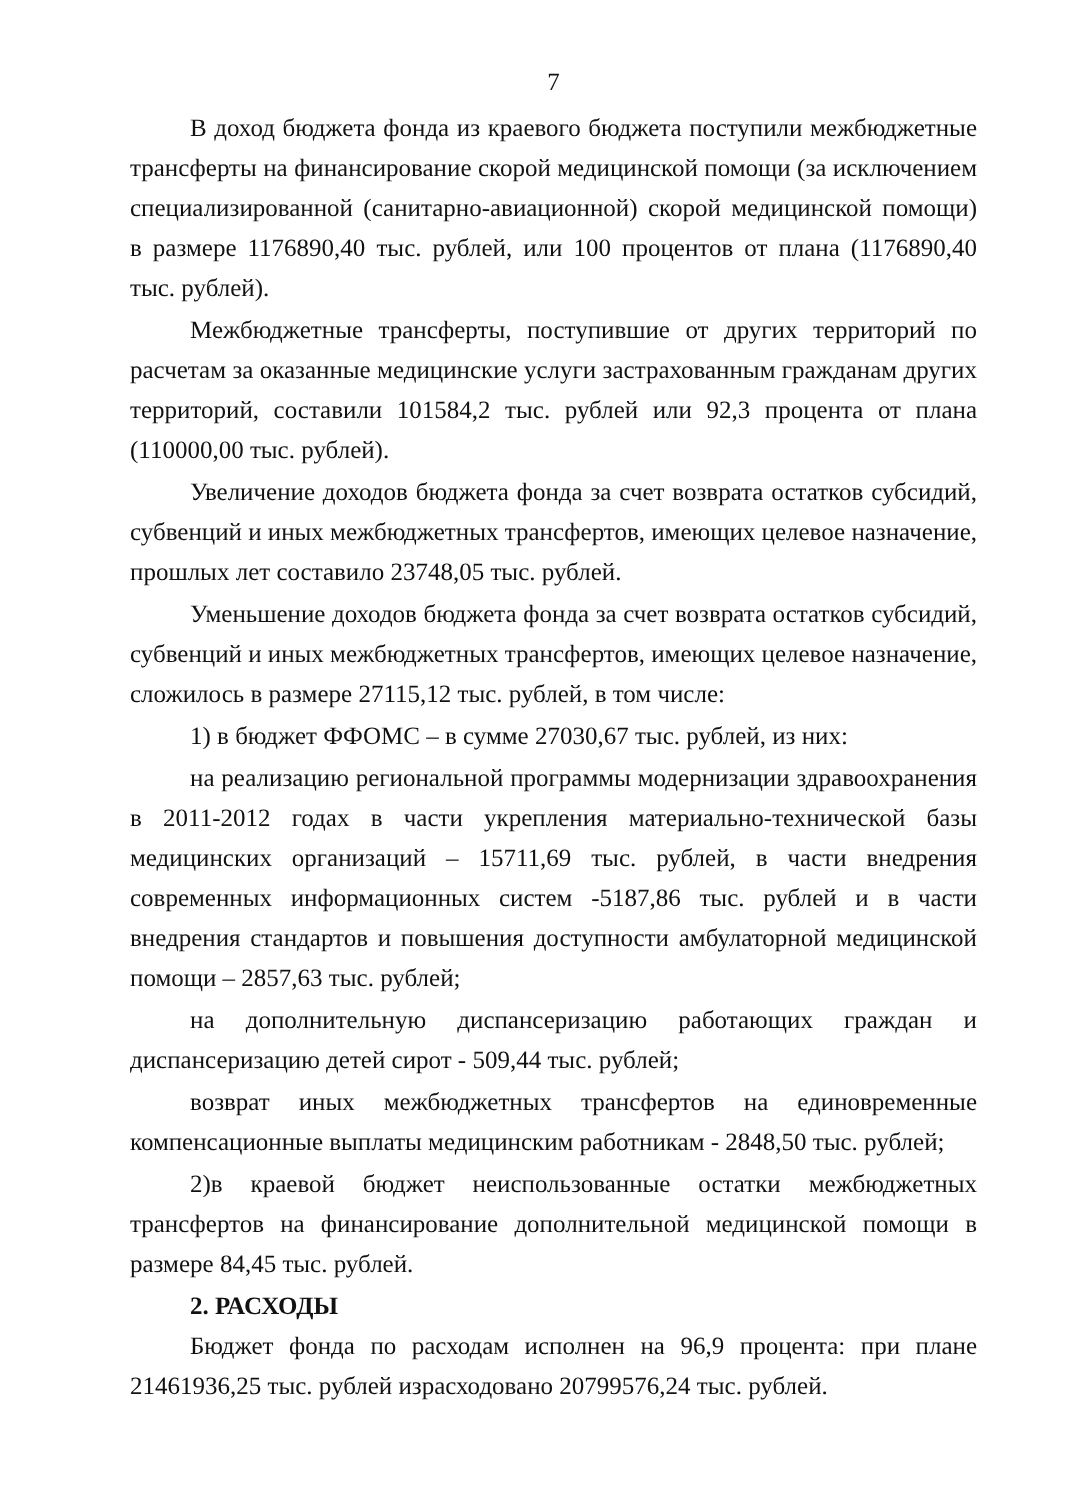7
В доход бюджета фонда из краевого бюджета поступили межбюджетные трансферты на финансирование скорой медицинской помощи (за исключением специализированной (санитарно-авиационной) скорой медицинской помощи) в размере 1176890,40 тыс. рублей, или 100 процентов от плана (1176890,40 тыс. рублей).
Межбюджетные трансферты, поступившие от других территорий по расчетам за оказанные медицинские услуги застрахованным гражданам других территорий, составили 101584,2 тыс. рублей или 92,3 процента от плана (110000,00 тыс. рублей).
Увеличение доходов бюджета фонда за счет возврата остатков субсидий, субвенций и иных межбюджетных трансфертов, имеющих целевое назначение, прошлых лет составило 23748,05 тыс. рублей.
Уменьшение доходов бюджета фонда за счет возврата остатков субсидий, субвенций и иных межбюджетных трансфертов, имеющих целевое назначение, сложилось в размере 27115,12 тыс. рублей, в том числе:
1) в бюджет ФФОМС – в сумме 27030,67 тыс. рублей, из них:
на реализацию региональной программы модернизации здравоохранения в 2011-2012 годах в части укрепления материально-технической базы медицинских организаций – 15711,69 тыс. рублей, в части внедрения современных информационных систем -5187,86 тыс. рублей и в части внедрения стандартов и повышения доступности амбулаторной медицинской помощи – 2857,63 тыс. рублей;
на дополнительную диспансеризацию работающих граждан и диспансеризацию детей сирот - 509,44 тыс. рублей;
возврат иных межбюджетных трансфертов на единовременные компенсационные выплаты медицинским работникам - 2848,50 тыс. рублей;
2)в краевой бюджет неиспользованные остатки межбюджетных трансфертов на финансирование дополнительной медицинской помощи в размере 84,45 тыс. рублей.
2. РАСХОДЫ
Бюджет фонда по расходам исполнен на 96,9 процента: при плане 21461936,25 тыс. рублей израсходовано 20799576,24 тыс. рублей.